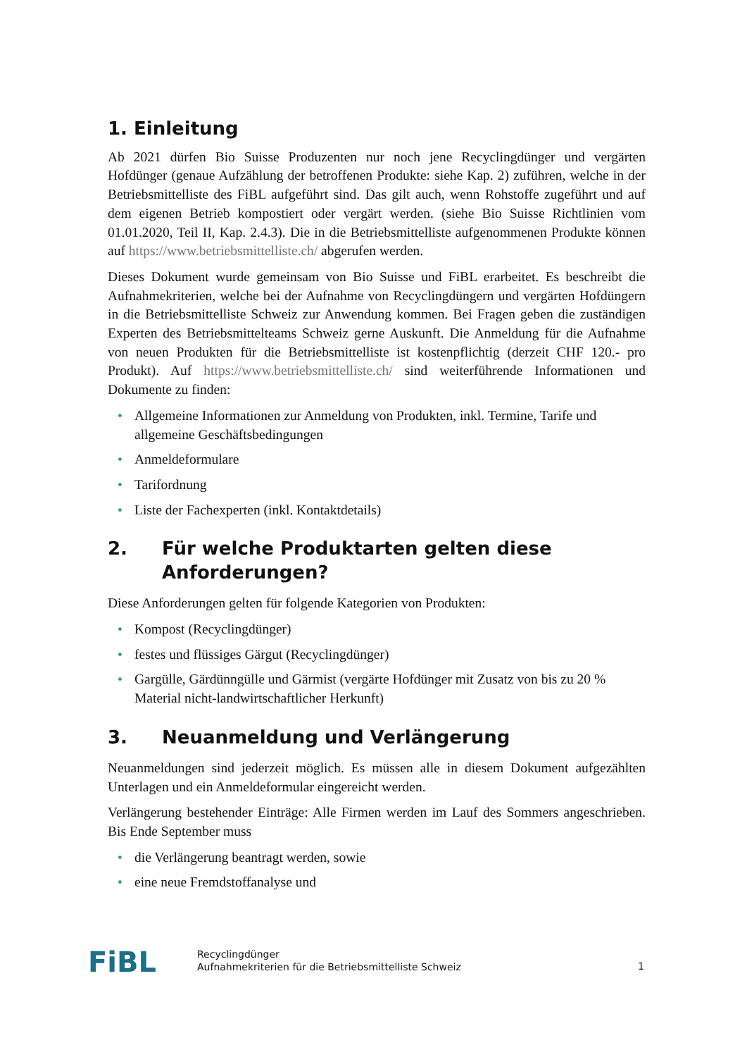1. Einleitung
Ab 2021 dürfen Bio Suisse Produzenten nur noch jene Recyclingdünger und vergärten Hofdünger (genaue Aufzählung der betroffenen Produkte: siehe Kap. 2) zuführen, welche in der Betriebsmittelliste des FiBL aufgeführt sind. Das gilt auch, wenn Rohstoffe zugeführt und auf dem eigenen Betrieb kompostiert oder vergärt werden. (siehe Bio Suisse Richtlinien vom 01.01.2020, Teil II, Kap. 2.4.3). Die in die Betriebsmittelliste aufgenommenen Produkte können auf https://www.betriebsmittelliste.ch/ abgerufen werden.
Dieses Dokument wurde gemeinsam von Bio Suisse und FiBL erarbeitet. Es beschreibt die Aufnahmekriterien, welche bei der Aufnahme von Recyclingdüngern und vergärten Hofdüngern in die Betriebsmittelliste Schweiz zur Anwendung kommen. Bei Fragen geben die zuständigen Experten des Betriebsmittelteams Schweiz gerne Auskunft. Die Anmeldung für die Aufnahme von neuen Produkten für die Betriebsmittelliste ist kostenpflichtig (derzeit CHF 120.- pro Produkt). Auf https://www.betriebsmittelliste.ch/ sind weiterführende Informationen und Dokumente zu finden:
• Allgemeine Informationen zur Anmeldung von Produkten, inkl. Termine, Tarife und allgemeine Geschäftsbedingungen
• Anmeldeformulare
• Tarifordnung
• Liste der Fachexperten (inkl. Kontaktdetails)
2. Für welche Produktarten gelten diese Anforderungen?
Diese Anforderungen gelten für folgende Kategorien von Produkten:
• Kompost (Recyclingdünger)
• festes und flüssiges Gärgut (Recyclingdünger)
• Gargülle, Gärdünngülle und Gärmist (vergärte Hofdünger mit Zusatz von bis zu 20 % Material nicht-landwirtschaftlicher Herkunft)
3. Neuanmeldung und Verlängerung
Neuanmeldungen sind jederzeit möglich. Es müssen alle in diesem Dokument aufgezählten Unterlagen und ein Anmeldeformular eingereicht werden.
Verlängerung bestehender Einträge: Alle Firmen werden im Lauf des Sommers angeschrieben. Bis Ende September muss
• die Verlängerung beantragt werden, sowie
• eine neue Fremdstoffanalyse und
FiBL
Recyclingdünger
Aufnahmekriterien für die Betriebsmittelliste Schweiz
1